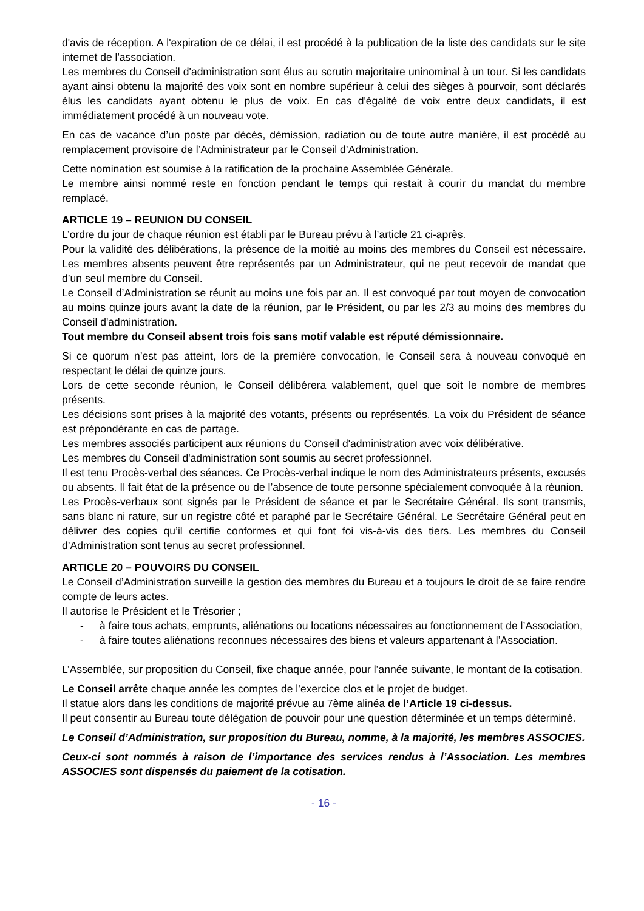d'avis de réception. A l'expiration de ce délai, il est procédé à la publication de la liste des candidats sur le site internet de l'association.
Les membres du Conseil d'administration sont élus au scrutin majoritaire uninominal à un tour. Si les candidats ayant ainsi obtenu la majorité des voix sont en nombre supérieur à celui des sièges à pourvoir, sont déclarés élus les candidats ayant obtenu le plus de voix. En cas d'égalité de voix entre deux candidats, il est immédiatement procédé à un nouveau vote.
En cas de vacance d’un poste par décès, démission, radiation ou de toute autre manière, il est procédé au remplacement provisoire de l’Administrateur par le Conseil d’Administration.
Cette nomination est soumise à la ratification de la prochaine Assemblée Générale.
Le membre ainsi nommé reste en fonction pendant le temps qui restait à courir du mandat du membre remplacé.
ARTICLE 19 – REUNION DU CONSEIL
L’ordre du jour de chaque réunion est établi par le Bureau prévu à l’article 21 ci-après.
Pour la validité des délibérations, la présence de la moitié au moins des membres du Conseil est nécessaire. Les membres absents peuvent être représentés par un Administrateur, qui ne peut recevoir de mandat que d’un seul membre du Conseil.
Le Conseil d’Administration se réunit au moins une fois par an. Il est convoqué par tout moyen de convocation au moins quinze jours avant la date de la réunion, par le Président, ou par les 2/3 au moins des membres du Conseil d'administration.
Tout membre du Conseil absent trois fois sans motif valable est réputé démissionnaire.
Si ce quorum n’est pas atteint, lors de la première convocation, le Conseil sera à nouveau convoqué en respectant le délai de quinze jours.
Lors de cette seconde réunion, le Conseil délibérera valablement, quel que soit le nombre de membres présents.
Les décisions sont prises à la majorité des votants, présents ou représentés. La voix du Président de séance est prépondérante en cas de partage.
Les membres associés participent aux réunions du Conseil d'administration avec voix délibérative.
Les membres du Conseil d'administration sont soumis au secret professionnel.
Il est tenu Procès-verbal des séances. Ce Procès-verbal indique le nom des Administrateurs présents, excusés ou absents. Il fait état de la présence ou de l’absence de toute personne spécialement convoquée à la réunion.
Les Procès-verbaux sont signés par le Président de séance et par le Secrétaire Général. Ils sont transmis, sans blanc ni rature, sur un registre côté et paraphé par le Secrétaire Général. Le Secrétaire Général peut en délivrer des copies qu’il certifie conformes et qui font foi vis-à-vis des tiers. Les membres du Conseil d’Administration sont tenus au secret professionnel.
ARTICLE 20 – POUVOIRS DU CONSEIL
Le Conseil d’Administration surveille la gestion des membres du Bureau et a toujours le droit de se faire rendre compte de leurs actes.
Il autorise le Président et le Trésorier ;
- à faire tous achats, emprunts, aliénations ou locations nécessaires au fonctionnement de l’Association,
- à faire toutes aliénations reconnues nécessaires des biens et valeurs appartenant à l’Association.
L’Assemblée, sur proposition du Conseil, fixe chaque année, pour l’année suivante, le montant de la cotisation.
Le Conseil arrête chaque année les comptes de l’exercice clos et le projet de budget.
Il statue alors dans les conditions de majorité prévue au 7ème alinéa de l’Article 19 ci-dessus.
Il peut consentir au Bureau toute délégation de pouvoir pour une question déterminée et un temps déterminé.
Le Conseil d’Administration, sur proposition du Bureau, nomme, à la majorité, les membres ASSOCIES.
Ceux-ci sont nommés à raison de l’importance des services rendus à l’Association. Les membres ASSOCIES sont dispensés du paiement de la cotisation.
- 16 -